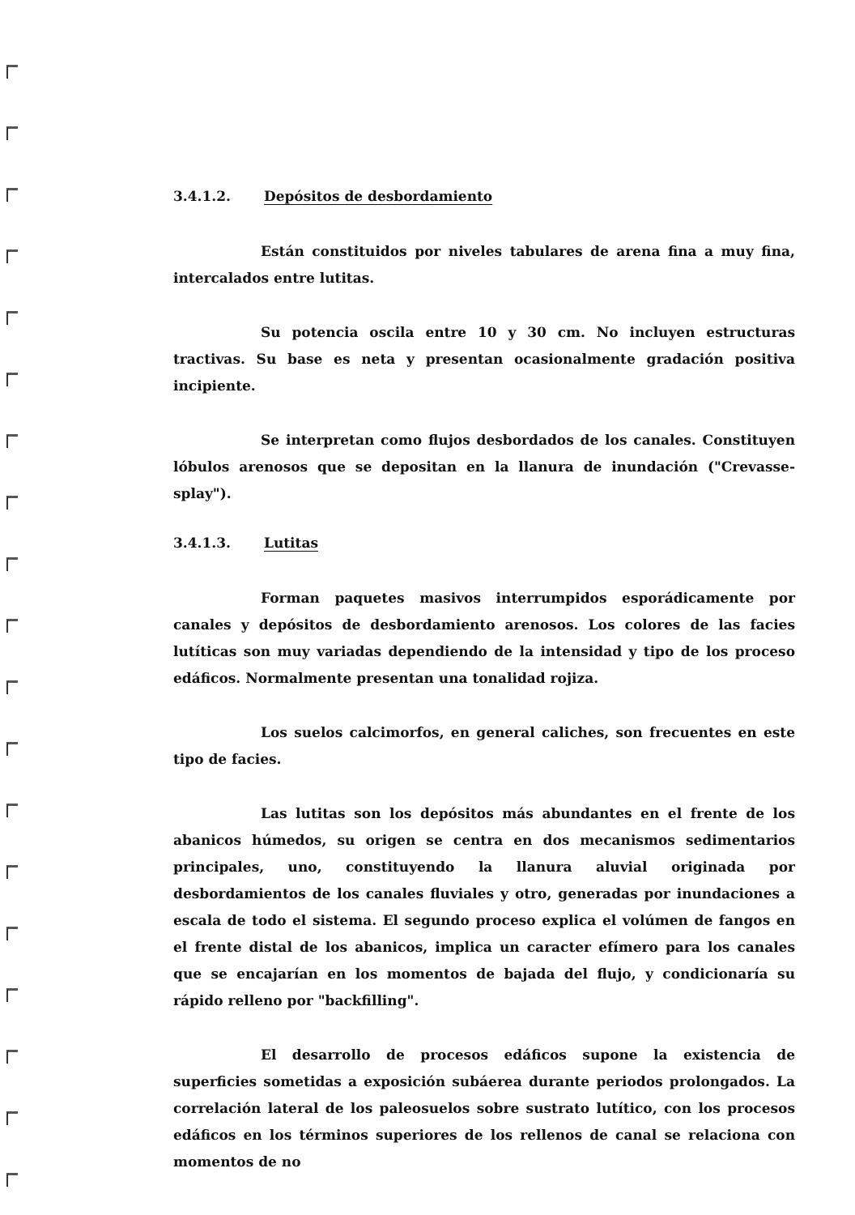3.4.1.2. Depósitos de desbordamiento
Están constituidos por niveles tabulares de arena fina a muy fina, intercalados entre lutitas.
Su potencia oscila entre 10 y 30 cm. No incluyen estructuras tractivas. Su base es neta y presentan ocasionalmente gradación positiva incipiente.
Se interpretan como flujos desbordados de los canales. Constituyen lóbulos arenosos que se depositan en la llanura de inundación ("Crevasse-splay").
3.4.1.3. Lutitas
Forman paquetes masivos interrumpidos esporádicamente por canales y depósitos de desbordamiento arenosos. Los colores de las facies lutíticas son muy variadas dependiendo de la intensidad y tipo de los proceso edáficos. Normalmente presentan una tonalidad rojiza.
Los suelos calcimorfos, en general caliches, son frecuentes en este tipo de facies.
Las lutitas son los depósitos más abundantes en el frente de los abanicos húmedos, su origen se centra en dos mecanismos sedimentarios principales, uno, constituyendo la llanura aluvial originada por desbordamientos de los canales fluviales y otro, generadas por inundaciones a escala de todo el sistema. El segundo proceso explica el volúmen de fangos en el frente distal de los abanicos, implica un caracter efímero para los canales que se encajarían en los momentos de bajada del flujo, y condicionaría su rápido relleno por "backfilling".
El desarrollo de procesos edáficos supone la existencia de superficies sometidas a exposición subáerea durante periodos prolongados. La correlación lateral de los paleosuelos sobre sustrato lutítico, con los procesos edáficos en los términos superiores de los rellenos de canal se relaciona con momentos de no